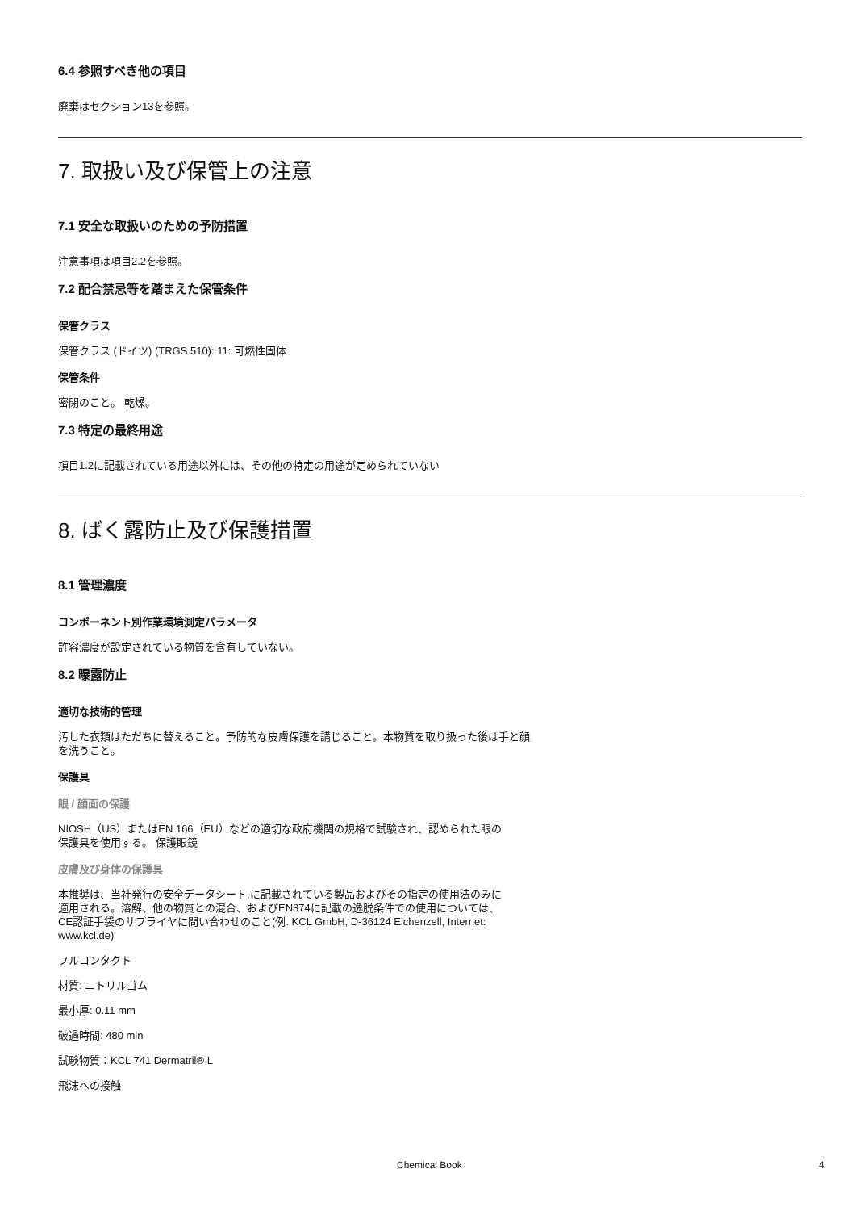6.4 参照すべき他の項目
廃棄はセクション13を参照。
7. 取扱い及び保管上の注意
7.1 安全な取扱いのための予防措置
注意事項は項目2.2を参照。
7.2 配合禁忌等を踏まえた保管条件
保管クラス
保管クラス (ドイツ) (TRGS 510): 11: 可燃性固体
保管条件
密閉のこと。 乾燥。
7.3 特定の最終用途
項目1.2に記載されている用途以外には、その他の特定の用途が定められていない
8. ばく露防止及び保護措置
8.1 管理濃度
コンポーネント別作業環境測定パラメータ
許容濃度が設定されている物質を含有していない。
8.2 曝露防止
適切な技術的管理
汚した衣類はただちに替えること。予防的な皮膚保護を講じること。本物質を取り扱った後は手と顔
を洗うこと。
保護具
眼 / 顔面の保護
NIOSH（US）またはEN 166（EU）などの適切な政府機関の規格で試験され、認められた眼の
保護具を使用する。 保護眼鏡
皮膚及び身体の保護具
本推奨は、当社発行の安全データシート,に記載されている製品およびその指定の使用法のみに
適用される。溶解、他の物質との混合、およびEN374に記載の逸脱条件での使用については、
CE認証手袋のサプライヤに問い合わせのこと(例. KCL GmbH, D-36124 Eichenzell, Internet:
www.kcl.de)
フルコンタクト
材質: ニトリルゴム
最小厚: 0.11 mm
破過時間: 480 min
試験物質：KCL 741 Dermatril® L
飛沫への接触
Chemical Book 4